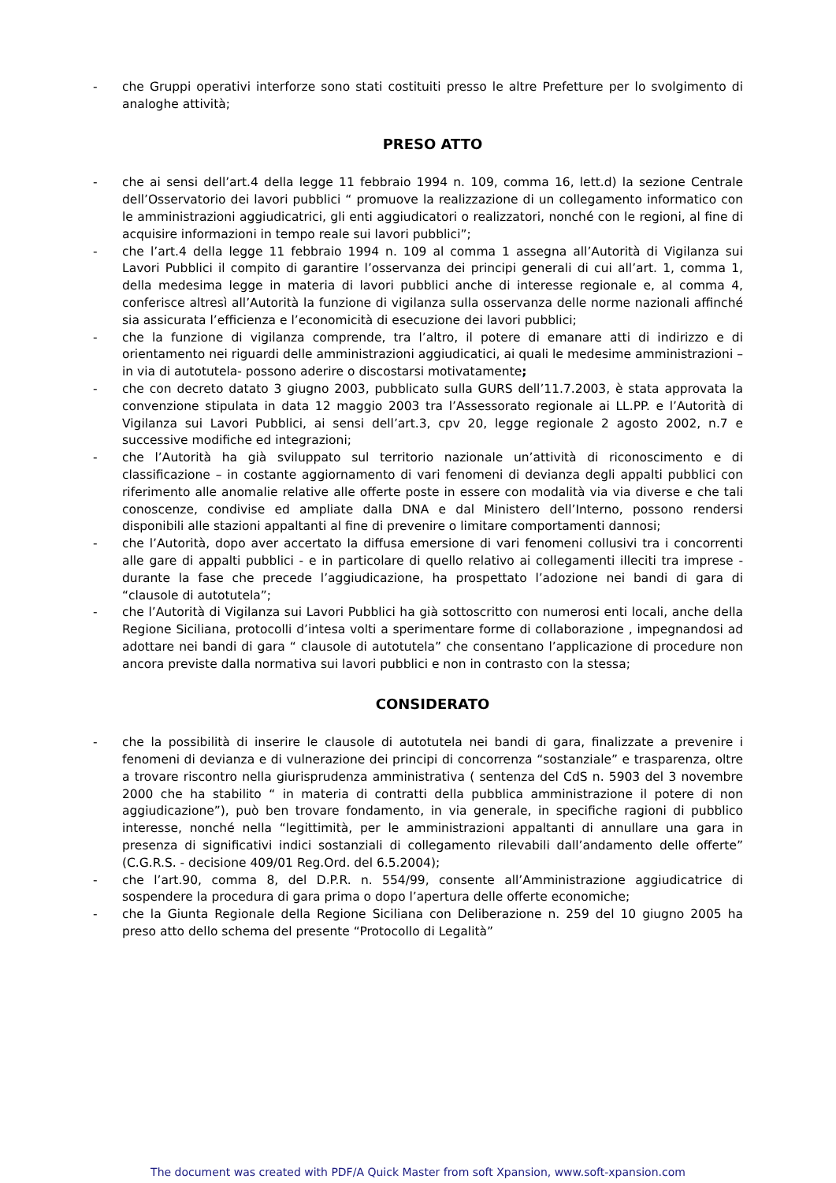- che Gruppi operativi interforze sono stati costituiti presso le altre Prefetture per lo svolgimento di analoghe attività;
PRESO ATTO
- che ai sensi dell’art.4 della legge 11 febbraio 1994 n. 109, comma 16, lett.d) la sezione Centrale dell’Osservatorio dei lavori pubblici “ promuove la realizzazione di un collegamento informatico con le amministrazioni aggiudicatrici, gli enti aggiudicatori o realizzatori, nonché con le regioni, al fine di acquisire informazioni in tempo reale sui lavori pubblici”;
- che l’art.4 della legge 11 febbraio 1994 n. 109 al comma 1 assegna all’Autorità di Vigilanza sui Lavori Pubblici il compito di garantire l’osservanza dei principi generali di cui all’art. 1, comma 1, della medesima legge in materia di lavori pubblici anche di interesse regionale e, al comma 4, conferisce altresì all’Autorità la funzione di vigilanza sulla osservanza delle norme nazionali affinché sia assicurata l’efficienza e l’economicità di esecuzione dei lavori pubblici;
- che la funzione di vigilanza comprende, tra l’altro, il potere di emanare atti di indirizzo e di orientamento nei riguardi delle amministrazioni aggiudicatici, ai quali le medesime amministrazioni – in via di autotutela- possono aderire o discostarsi motivatamente;
- che con decreto datato 3 giugno 2003, pubblicato sulla GURS dell’11.7.2003, è stata approvata la convenzione stipulata in data 12 maggio 2003 tra l’Assessorato regionale ai LL.PP. e l’Autorità di Vigilanza sui Lavori Pubblici, ai sensi dell’art.3, cpv 20, legge regionale 2 agosto 2002, n.7 e successive modifiche ed integrazioni;
- che l’Autorità ha già sviluppato sul territorio nazionale un’attività di riconoscimento e di classificazione – in costante aggiornamento di vari fenomeni di devianza degli appalti pubblici con riferimento alle anomalie relative alle offerte poste in essere con modalità via via diverse e che tali conoscenze, condivise ed ampliate dalla DNA e dal Ministero dell’Interno, possono rendersi disponibili alle stazioni appaltanti al fine di prevenire o limitare comportamenti dannosi;
- che l’Autorità, dopo aver accertato la diffusa emersione di vari fenomeni collusivi tra i concorrenti alle gare di appalti pubblici - e in particolare di quello relativo ai collegamenti illeciti tra imprese - durante la fase che precede l’aggiudicazione, ha prospettato l’adozione nei bandi di gara di “clausole di autotutela”;
- che l’Autorità di Vigilanza sui Lavori Pubblici ha già sottoscritto con numerosi enti locali, anche della Regione Siciliana, protocolli d’intesa volti a sperimentare forme di collaborazione , impegnandosi ad adottare nei bandi di gara “ clausole di autotutela” che consentano l’applicazione di procedure non ancora previste dalla normativa sui lavori pubblici e non in contrasto con la stessa;
CONSIDERATO
- che la possibilità di inserire le clausole di autotutela nei bandi di gara, finalizzate a prevenire i fenomeni di devianza e di vulnerazione dei principi di concorrenza “sostanziale” e trasparenza, oltre a trovare riscontro nella giurisprudenza amministrativa ( sentenza del CdS n. 5903 del 3 novembre 2000 che ha stabilito “ in materia di contratti della pubblica amministrazione il potere di non aggiudicazione”), può ben trovare fondamento, in via generale, in specifiche ragioni di pubblico interesse, nonché nella “legittimità, per le amministrazioni appaltanti di annullare una gara in presenza di significativi indici sostanziali di collegamento rilevabili dall’andamento delle offerte” (C.G.R.S. - decisione 409/01 Reg.Ord. del 6.5.2004);
- che l’art.90, comma 8, del D.P.R. n. 554/99, consente all’Amministrazione aggiudicatrice di sospendere la procedura di gara prima o dopo l’apertura delle offerte economiche;
- che la Giunta Regionale della Regione Siciliana con Deliberazione n. 259 del 10 giugno 2005 ha preso atto dello schema del presente “Protocollo di Legalità”
The document was created with PDF/A Quick Master from soft Xpansion, www.soft-xpansion.com